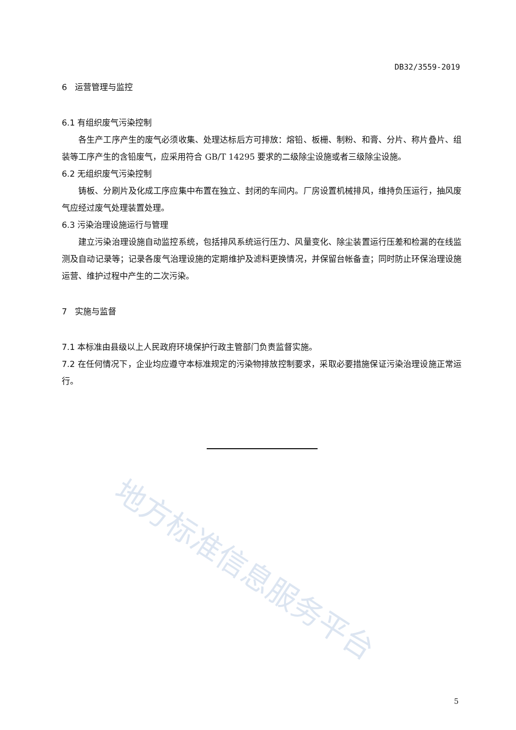DB32/3559-2019
6 运营管理与监控
6.1 有组织废气污染控制
各生产工序产生的废气必须收集、处理达标后方可排放：熔铅、板栅、制粉、和膏、分片、称片叠片、组装等工序产生的含铅废气，应采用符合 GB/T 14295 要求的二级除尘设施或者三级除尘设施。
6.2 无组织废气污染控制
铸板、分刷片及化成工序应集中布置在独立、封闭的车间内。厂房设置机械排风，维持负压运行，抽风废气应经过废气处理装置处理。
6.3 污染治理设施运行与管理
建立污染治理设施自动监控系统，包括排风系统运行压力、风量变化、除尘装置运行压差和检漏的在线监测及自动记录等；记录各废气治理设施的定期维护及滤料更换情况，并保留台帐备查；同时防止环保治理设施运营、维护过程中产生的二次污染。
7 实施与监督
7.1 本标准由县级以上人民政府环境保护行政主管部门负责监督实施。
7.2 在任何情况下，企业均应遵守本标准规定的污染物排放控制要求，采取必要措施保证污染治理设施正常运行。
地方标准信息服务平台
5